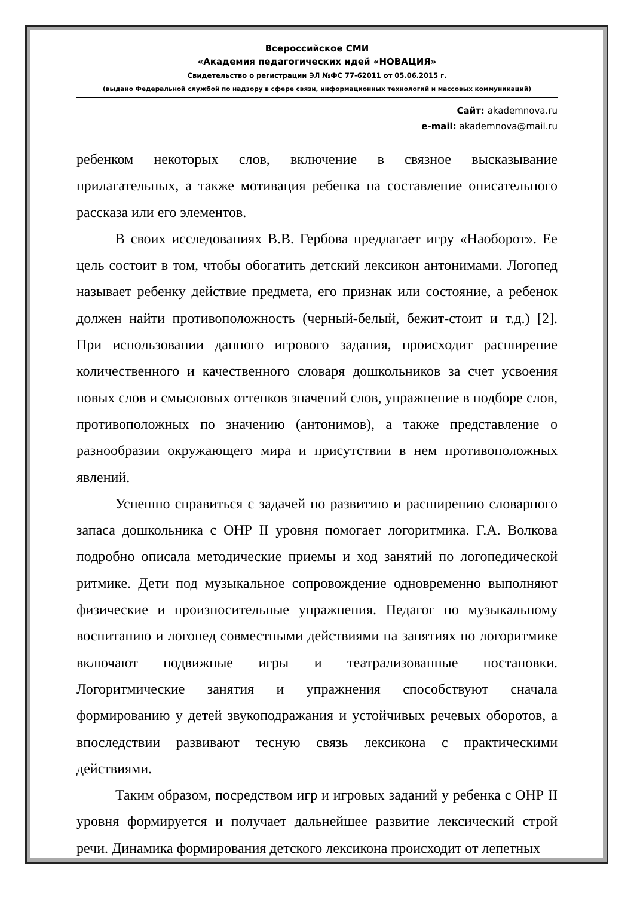Всероссийское СМИ
«Академия педагогических идей «НОВАЦИЯ»
Свидетельство о регистрации ЭЛ №ФС 77-62011 от 05.06.2015 г.
(выдано Федеральной службой по надзору в сфере связи, информационных технологий и массовых коммуникаций)
Сайт: akademnova.ru
e-mail: akademnova@mail.ru
ребенком некоторых слов, включение в связное высказывание прилагательных, а также мотивация ребенка на составление описательного рассказа или его элементов.
В своих исследованиях В.В. Гербова предлагает игру «Наоборот». Ее цель состоит в том, чтобы обогатить детский лексикон антонимами. Логопед называет ребенку действие предмета, его признак или состояние, а ребенок должен найти противоположность (черный-белый, бежит-стоит и т.д.) [2]. При использовании данного игрового задания, происходит расширение количественного и качественного словаря дошкольников за счет усвоения новых слов и смысловых оттенков значений слов, упражнение в подборе слов, противоположных по значению (антонимов), а также представление о разнообразии окружающего мира и присутствии в нем противоположных явлений.
Успешно справиться с задачей по развитию и расширению словарного запаса дошкольника с ОНР II уровня помогает логоритмика. Г.А. Волкова подробно описала методические приемы и ход занятий по логопедической ритмике. Дети под музыкальное сопровождение одновременно выполняют физические и произносительные упражнения. Педагог по музыкальному воспитанию и логопед совместными действиями на занятиях по логоритмике включают подвижные игры и театрализованные постановки. Логоритмические занятия и упражнения способствуют сначала формированию у детей звукоподражания и устойчивых речевых оборотов, а впоследствии развивают тесную связь лексикона с практическими действиями.
Таким образом, посредством игр и игровых заданий у ребенка с ОНР II уровня формируется и получает дальнейшее развитие лексический строй речи. Динамика формирования детского лексикона происходит от лепетных